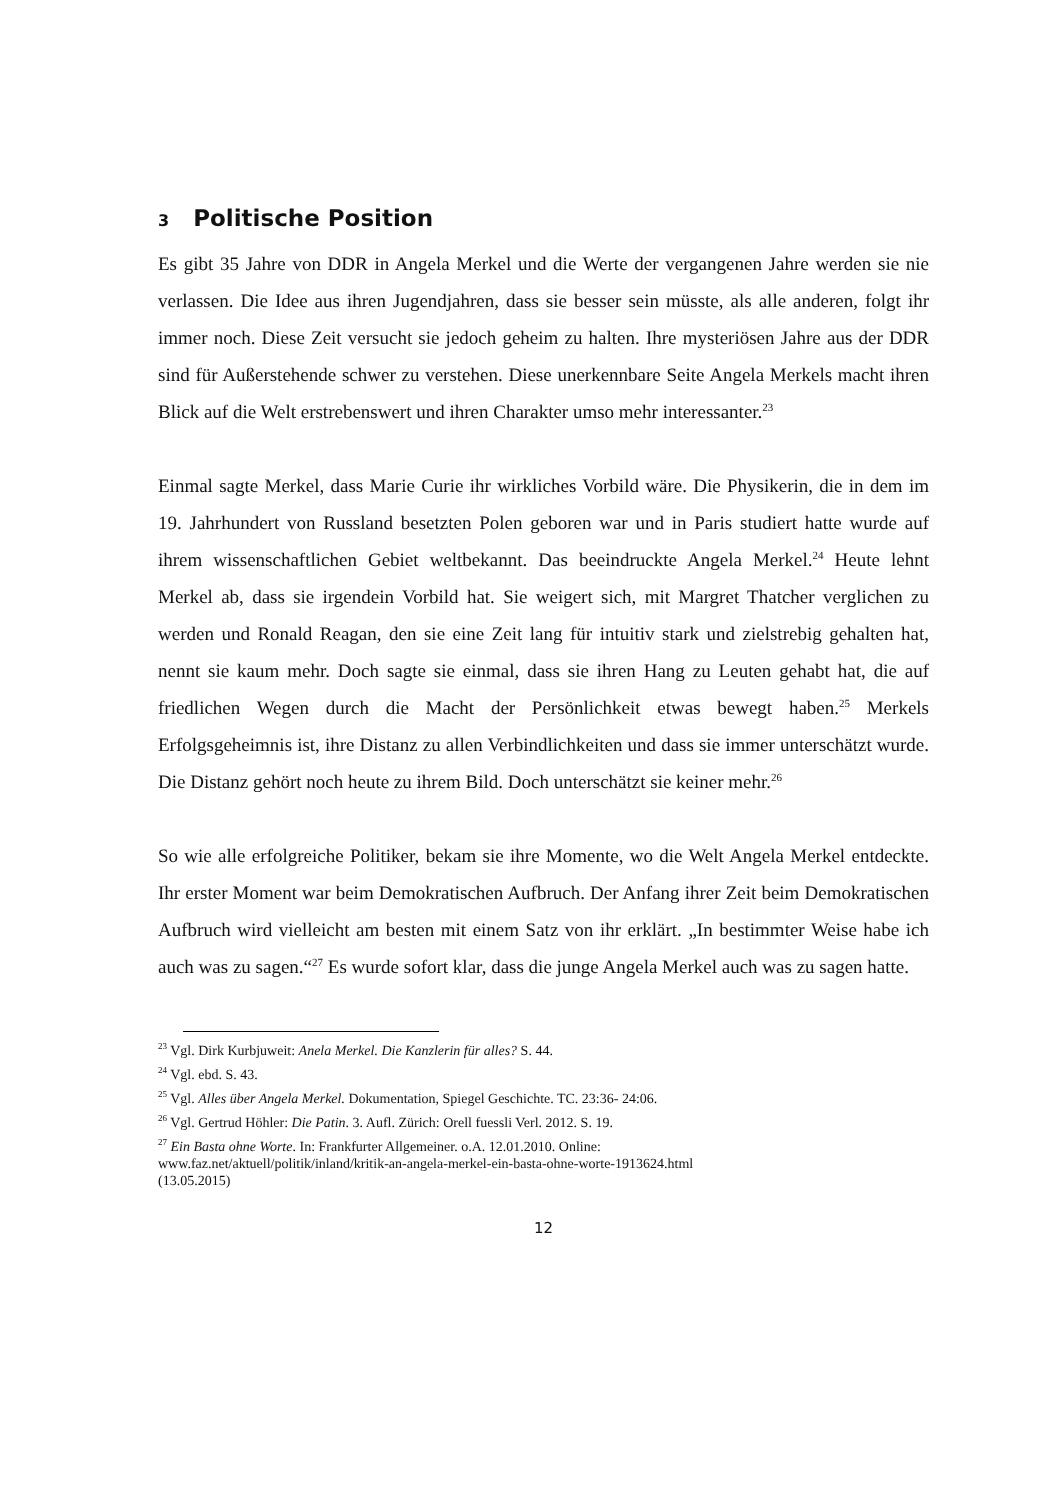3 Politische Position
Es gibt 35 Jahre von DDR in Angela Merkel und die Werte der vergangenen Jahre werden sie nie verlassen. Die Idee aus ihren Jugendjahren, dass sie besser sein müsste, als alle anderen, folgt ihr immer noch. Diese Zeit versucht sie jedoch geheim zu halten. Ihre mysteriösen Jahre aus der DDR sind für Außerstehende schwer zu verstehen. Diese unerkennbare Seite Angela Merkels macht ihren Blick auf die Welt erstrebenswert und ihren Charakter umso mehr interessanter.<sup>23</sup>
Einmal sagte Merkel, dass Marie Curie ihr wirkliches Vorbild wäre. Die Physikerin, die in dem im 19. Jahrhundert von Russland besetzten Polen geboren war und in Paris studiert hatte wurde auf ihrem wissenschaftlichen Gebiet weltbekannt. Das beeindruckte Angela Merkel.<sup>24</sup> Heute lehnt Merkel ab, dass sie irgendein Vorbild hat. Sie weigert sich, mit Margret Thatcher verglichen zu werden und Ronald Reagan, den sie eine Zeit lang für intuitiv stark und zielstrebig gehalten hat, nennt sie kaum mehr. Doch sagte sie einmal, dass sie ihren Hang zu Leuten gehabt hat, die auf friedlichen Wegen durch die Macht der Persönlichkeit etwas bewegt haben.<sup>25</sup> Merkels Erfolgsgeheimnis ist, ihre Distanz zu allen Verbindlichkeiten und dass sie immer unterschätzt wurde. Die Distanz gehört noch heute zu ihrem Bild. Doch unterschätzt sie keiner mehr.<sup>26</sup>
So wie alle erfolgreiche Politiker, bekam sie ihre Momente, wo die Welt Angela Merkel entdeckte. Ihr erster Moment war beim Demokratischen Aufbruch. Der Anfang ihrer Zeit beim Demokratischen Aufbruch wird vielleicht am besten mit einem Satz von ihr erklärt. „In bestimmter Weise habe ich auch was zu sagen.“<sup>27</sup> Es wurde sofort klar, dass die junge Angela Merkel auch was zu sagen hatte.
<sup>23</sup> Vgl. Dirk Kurbjuweit: Anela Merkel. Die Kanzlerin für alles? S. 44.
<sup>24</sup> Vgl. ebd. S. 43.
<sup>25</sup> Vgl. Alles über Angela Merkel. Dokumentation, Spiegel Geschichte. TC. 23:36- 24:06.
<sup>26</sup> Vgl. Gertrud Höhler: Die Patin. 3. Aufl. Zürich: Orell fuessli Verl. 2012. S. 19.
<sup>27</sup> Ein Basta ohne Worte. In: Frankfurter Allgemeiner. o.A. 12.01.2010. Online:
www.faz.net/aktuell/politik/inland/kritik-an-angela-merkel-ein-basta-ohne-worte-1913624.html
(13.05.2015)
12